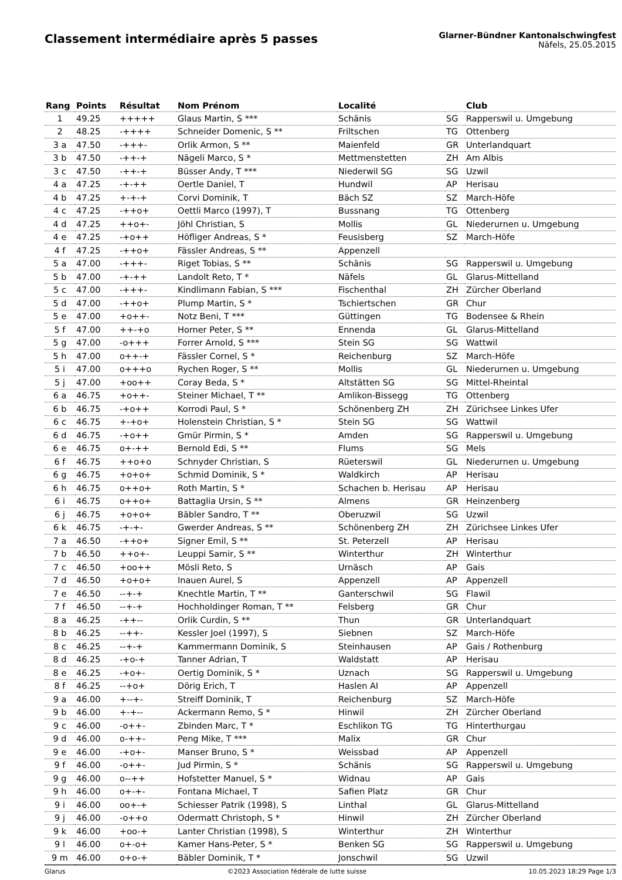Classement intermédiaire après 5 passes
Glarner-Bündner Kantonalschwingfest
Näfels, 25.05.2015
| Rang | Points | Résultat | Nom Prénom | Localité | | Club |
| --- | --- | --- | --- | --- | --- | --- |
| 1 | 49.25 | +++++ | Glaus Martin, S *** | Schänis | SG | Rapperswil u. Umgebung |
| 2 | 48.25 | -++++ | Schneider Domenic, S ** | Friltschen | TG | Ottenberg |
| 3 a | 47.50 | -+++- | Orlik Armon, S ** | Maienfeld | GR | Unterlandquart |
| 3 b | 47.50 | -++-+ | Nägeli Marco, S * | Mettmenstetten | ZH | Am Albis |
| 3 c | 47.50 | -++-+ | Büsser Andy, T *** | Niederwil SG | SG | Uzwil |
| 4 a | 47.25 | -+-++ | Oertle Daniel, T | Hundwil | AP | Herisau |
| 4 b | 47.25 | +-+-+ | Corvi Dominik, T | Bäch SZ | SZ | March-Höfe |
| 4 c | 47.25 | -++o+ | Oettli Marco (1997), T | Bussnang | TG | Ottenberg |
| 4 d | 47.25 | ++o+- | Jöhl Christian, S | Mollis | GL | Niederurnen u. Umgebung |
| 4 e | 47.25 | -+o++ | Höfliger Andreas, S * | Feusisberg | SZ | March-Höfe |
| 4 f | 47.25 | -++o+ | Fässler Andreas, S ** | Appenzell | | |
| 5 a | 47.00 | -+++- | Riget Tobias, S ** | Schänis | SG | Rapperswil u. Umgebung |
| 5 b | 47.00 | -+-++ | Landolt Reto, T * | Näfels | GL | Glarus-Mittelland |
| 5 c | 47.00 | -+++- | Kindlimann Fabian, S *** | Fischenthal | ZH | Zürcher Oberland |
| 5 d | 47.00 | -++o+ | Plump Martin, S * | Tschiertschen | GR | Chur |
| 5 e | 47.00 | +o++- | Notz Beni, T *** | Güttingen | TG | Bodensee & Rhein |
| 5 f | 47.00 | ++-+o | Horner Peter, S ** | Ennenda | GL | Glarus-Mittelland |
| 5 g | 47.00 | -o+++ | Forrer Arnold, S *** | Stein SG | SG | Wattwil |
| 5 h | 47.00 | o++-+ | Fässler Cornel, S * | Reichenburg | SZ | March-Höfe |
| 5 i | 47.00 | o+++o | Rychen Roger, S ** | Mollis | GL | Niederurnen u. Umgebung |
| 5 j | 47.00 | +oo++ | Coray Beda, S * | Altstätten SG | SG | Mittel-Rheintal |
| 6 a | 46.75 | +o++- | Steiner Michael, T ** | Amlikon-Bissegg | TG | Ottenberg |
| 6 b | 46.75 | -+o++ | Korrodi Paul, S * | Schönenberg ZH | ZH | Zürichsee Linkes Ufer |
| 6 c | 46.75 | +-+o+ | Holenstein Christian, S * | Stein SG | SG | Wattwil |
| 6 d | 46.75 | -+o++ | Gmür Pirmin, S * | Amden | SG | Rapperswil u. Umgebung |
| 6 e | 46.75 | o+-++ | Bernold Edi, S ** | Flums | SG | Mels |
| 6 f | 46.75 | ++o+o | Schnyder Christian, S | Rüeterswil | GL | Niederurnen u. Umgebung |
| 6 g | 46.75 | +o+o+ | Schmid Dominik, S * | Waldkirch | AP | Herisau |
| 6 h | 46.75 | o++o+ | Roth Martin, S * | Schachen b. Herisau | AP | Herisau |
| 6 i | 46.75 | o++o+ | Battaglia Ursin, S ** | Almens | GR | Heinzenberg |
| 6 j | 46.75 | +o+o+ | Bäbler Sandro, T ** | Oberuzwil | SG | Uzwil |
| 6 k | 46.75 | -+-+- | Gwerder Andreas, S ** | Schönenberg ZH | ZH | Zürichsee Linkes Ufer |
| 7 a | 46.50 | -++o+ | Signer Emil, S ** | St. Peterzell | AP | Herisau |
| 7 b | 46.50 | ++o+- | Leuppi Samir, S ** | Winterthur | ZH | Winterthur |
| 7 c | 46.50 | +oo++ | Mösli Reto, S | Urnäsch | AP | Gais |
| 7 d | 46.50 | +o+o+ | Inauen Aurel, S | Appenzell | AP | Appenzell |
| 7 e | 46.50 | --+-+ | Knechtle Martin, T ** | Ganterschwil | SG | Flawil |
| 7 f | 46.50 | --+-+ | Hochholdinger Roman, T ** | Felsberg | GR | Chur |
| 8 a | 46.25 | -++-- | Orlik Curdin, S ** | Thun | GR | Unterlandquart |
| 8 b | 46.25 | --++- | Kessler Joel (1997), S | Siebnen | SZ | March-Höfe |
| 8 c | 46.25 | --+-+ | Kammermann Dominik, S | Steinhausen | AP | Gais / Rothenburg |
| 8 d | 46.25 | -+o-+ | Tanner Adrian, T | Waldstatt | AP | Herisau |
| 8 e | 46.25 | -+o+- | Oertig Dominik, S * | Uznach | SG | Rapperswil u. Umgebung |
| 8 f | 46.25 | --+o+ | Dörig Erich, T | Haslen AI | AP | Appenzell |
| 9 a | 46.00 | +--+- | Streiff Dominik, T | Reichenburg | SZ | March-Höfe |
| 9 b | 46.00 | +-+-- | Ackermann Remo, S * | Hinwil | ZH | Zürcher Oberland |
| 9 c | 46.00 | -o++- | Zbinden Marc, T * | Eschlikon TG | TG | Hinterthurgau |
| 9 d | 46.00 | o-++- | Peng Mike, T *** | Malix | GR | Chur |
| 9 e | 46.00 | -+o+- | Manser Bruno, S * | Weissbad | AP | Appenzell |
| 9 f | 46.00 | -o++- | Jud Pirmin, S * | Schänis | SG | Rapperswil u. Umgebung |
| 9 g | 46.00 | o--++ | Hofstetter Manuel, S * | Widnau | AP | Gais |
| 9 h | 46.00 | o+-+- | Fontana Michael, T | Safien Platz | GR | Chur |
| 9 i | 46.00 | oo+-+ | Schiesser Patrik (1998), S | Linthal | GL | Glarus-Mittelland |
| 9 j | 46.00 | -o++o | Odermatt Christoph, S * | Hinwil | ZH | Zürcher Oberland |
| 9 k | 46.00 | +oo-+ | Lanter Christian (1998), S | Winterthur | ZH | Winterthur |
| 9 l | 46.00 | o+-o+ | Kamer Hans-Peter, S * | Benken SG | SG | Rapperswil u. Umgebung |
| 9 m | 46.00 | o+o-+ | Bäbler Dominik, T * | Jonschwil | SG | Uzwil |
Glarus ©2023 Association fédérale de lutte suisse 10.05.2023 18:29 Page 1/3